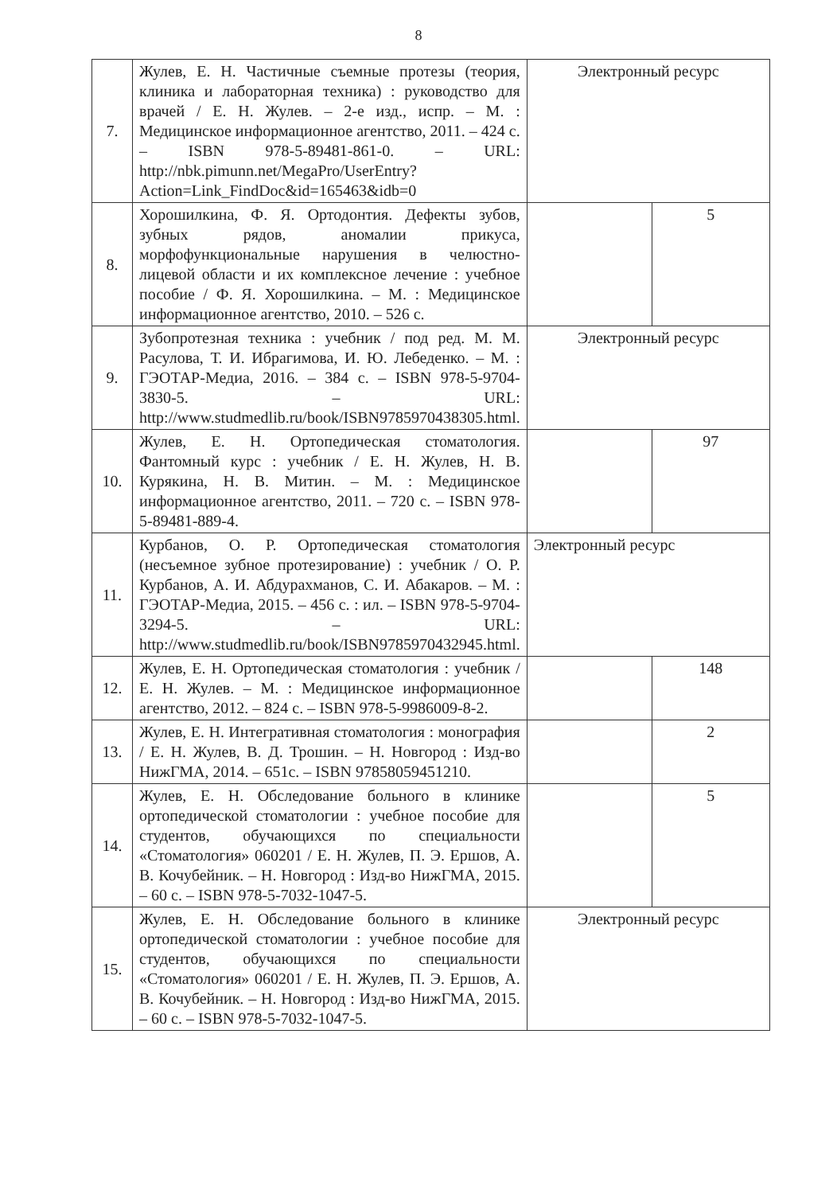8
| 7. | Жулев, Е. Н. Частичные съемные протезы (теория, клиника и лабораторная техника) : руководство для врачей / Е. Н. Жулев. – 2-е изд., испр. – М. : Медицинское информационное агентство, 2011. – 424 с. – ISBN 978-5-89481-861-0. – URL: http://nbk.pimunn.net/MegaPro/UserEntry?Action=Link_FindDoc&id=165463&idb=0 | Электронный ресурс | |
| 8. | Хорошилкина, Ф. Я. Ортодонтия. Дефекты зубов, зубных рядов, аномалии прикуса, морфофункциональные нарушения в челюстно-лицевой области и их комплексное лечение : учебное пособие / Ф. Я. Хорошилкина. – М. : Медицинское информационное агентство, 2010. – 526 с. | | 5 |
| 9. | Зубопротезная техника : учебник / под ред. М. М. Расулова, Т. И. Ибрагимова, И. Ю. Лебеденко. – М. : ГЭОТАР-Медиа, 2016. – 384 с. – ISBN 978-5-9704-3830-5. – URL: http://www.studmedlib.ru/book/ISBN9785970438305.html . | Электронный ресурс | |
| 10. | Жулев, Е. Н. Ортопедическая стоматология. Фантомный курс : учебник / Е. Н. Жулев, Н. В. Курякина, Н. В. Митин. – М. : Медицинское информационное агентство, 2011. – 720 с. – ISBN 978-5-89481-889-4. | | 97 |
| 11. | Курбанов, О. Р. Ортопедическая стоматология (несъемное зубное протезирование) : учебник / О. Р. Курбанов, А. И. Абдурахманов, С. И. Абакаров. – М. : ГЭОТАР-Медиа, 2015. – 456 с. : ил. – ISBN 978-5-9704-3294-5. – URL: http://www.studmedlib.ru/book/ISBN9785970432945.html . | Электронный ресурс | |
| 12. | Жулев, Е. Н. Ортопедическая стоматология : учебник / Е. Н. Жулев. – М. : Медицинское информационное агентство, 2012. – 824 с. – ISBN 978-5-9986009-8-2. | | 148 |
| 13. | Жулев, Е. Н. Интегративная стоматология : монография / Е. Н. Жулев, В. Д. Трошин. – Н. Новгород : Изд-во НижГМА, 2014. – 651с. – ISBN 97858059451210. | | 2 |
| 14. | Жулев, Е. Н. Обследование больного в клинике ортопедической стоматологии : учебное пособие для студентов, обучающихся по специальности «Стоматология» 060201 / Е. Н. Жулев, П. Э. Ершов, А. В. Кочубейник. – Н. Новгород : Изд-во НижГМА, 2015. – 60 с. – ISBN 978-5-7032-1047-5. | | 5 |
| 15. | Жулев, Е. Н. Обследование больного в клинике ортопедической стоматологии : учебное пособие для студентов, обучающихся по специальности «Стоматология» 060201 / Е. Н. Жулев, П. Э. Ершов, А. В. Кочубейник. – Н. Новгород : Изд-во НижГМА, 2015. – 60 с. – ISBN 978-5-7032-1047-5. | Электронный ресурс | |